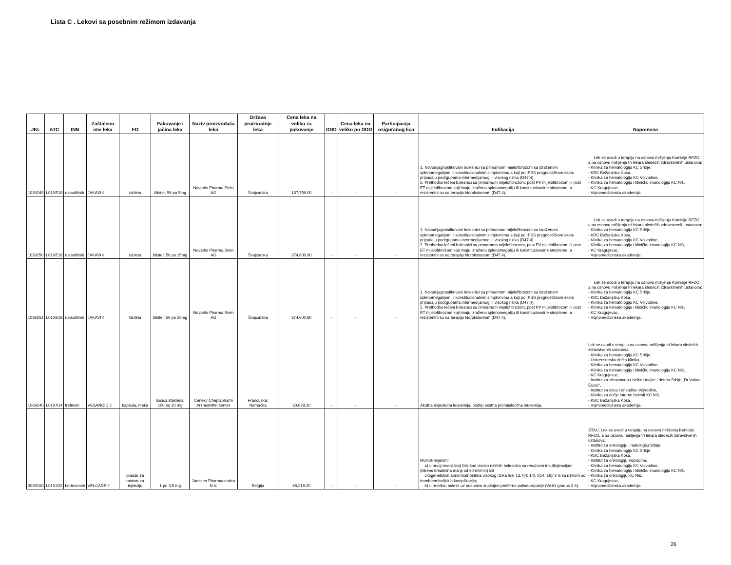Lista C . Lekovi sa posebnim režimom izdavanja
| JKL | ATC | INN | Zaštićeno ime leka | FO | Pakovanje i jačina leka | Naziv proizvođača leka | Država proizvodnje leka | Cena leka na veliko za pakovanje | DDD | Cena leka na veliko po DDD | Participacija osiguranog lica | Indikacija | Napomena |
| --- | --- | --- | --- | --- | --- | --- | --- | --- | --- | --- | --- | --- | --- |
| 1039249 | L01XE18 | ruksolitinib | JAKAVI ◊ | tableta | blister, 56 po 5mg | Novartis Pharma Stein AG | Švajcarska | 187,759.00 | - | - | - | 1. Novodijagnostikovani bolesnici sa primarnom mijelofibrozom sa izraženom splenomegalijom ili konstitucionalnim simptomima a koji po IPSS prognostičkom skoru pripadaju podrgupama intermedijarnog ili visokog rizika (D47.4). 2. Prethodno lečeni bolesnici sa primarnom mijelofibrozom, post PV mijelofibrozom ili post ET mijelofibrozom koji imaju izraženu splenomegaliju ili konstitucionalne simptome, a rezistentni su na terapiju hidroksiureom (D47.4). | Lek se uvodi u terapiju na osnovu mišljenja Komisije RFZO, a na osnovu mišljenja tri lekara sledećih zdravstvenih ustanova: - Klinika za hematologiju KC Srbije, - KBC Bežanijska Kosa, - Klinika za hematologiju KC Vojvodine, - Klinika za hematologiju i kliničku imunologiju KC Niš, - KC Kragujevac, - Vojnomedicinska akademija. |
| 1039250 | L01XE18 | ruksolitinib | JAKAVI ◊ | tableta | blister, 56 po 15mg | Novartis Pharma Stein AG | Švajcarska | 374,600.90 | - | - | - | 1. Novodijagnostikovani bolesnici sa primarnom mijelofibrozom sa izraženom splenomegalijom ili konstitucionalnim simptomima a koji po IPSS prognostičkom skoru pripadaju podrgupama intermedijarnog ili visokog rizika (D47.4). 2. Prethodno lečeni bolesnici sa primarnom mijelofibrozom, post PV mijelofibrozom ili post ET mijelofibrozom koji imaju izraženu splenomegaliju ili konstitucionalne simptome, a rezistentni su na terapiju hidroksiureom (D47.4). | Lek se uvodi u terapiju na osnovu mišljenja Komisije RFZO, a na osnovu mišljenja tri lekara sledećih zdravstvenih ustanova: - Klinika za hematologiju KC Srbije, - KBC Bežanijska Kosa, - Klinika za hematologiju KC Vojvodine, - Klinika za hematologiju i kliničku imunologiju KC Niš, - KC Kragujevac, - Vojnomedicinska akademija. |
| 1039251 | L01XE18 | ruksolitinib | JAKAVI ◊ | tableta | blister, 56 po 20mg | Novartis Pharma Stein AG | Švajcarska | 374,600.90 | - | - | - | 1. Novodijagnostikovani bolesnici sa primarnom mijelofibrozom sa izraženom splenomegalijom ili konstitucionalnim simptomima a koji po IPSS prognostičkom skoru pripadaju podrgupama intermedijarnog ili visokog rizika (D47.4). 2. Prethodno lečeni bolesnici sa primarnom mijelofibrozom, post PV mijelofibrozom ili post ET mijelofibrozom koji imaju izraženu splenomegaliju ili konstitucionalne simptome, a rezistentni su na terapiju hidroksiureom (D47.4). | Lek se uvodi u terapiju na osnovu mišljenja Komisije RFZO, a na osnovu mišljenja tri lekara sledećih zdravstvenih ustanova: - Klinika za hematologiju KC Srbije, - KBC Bežanijska Kosa, - Klinika za hematologiju KC Vojvodine, - Klinika za hematologiju i kliničku imunologiju KC Niš, - KC Kragujevac, - Vojnomedicinska akademija. |
| 1069140 | L01XX14 | tretinoin | VESANOID ◊ | kapsula, meka | bočica staklena, 100 po 10 mg | Cenexi; Cheplapharm Arzneimittel GmbH | Francuska; Nemačka | 30,678.10 | - | - | - | Akutna mijeolidna leukemija, podtip akutna promijelocitna leukemija. | Lek se uvodi u terapiju na osnovu mišljenja tri lekara sledećih zdravstvenih ustanova: - Klinika za hematologiju KC Srbije, - Univerzitetska dečja klinika, - Klinika za hematologiju KC Vojvodine, - Klinika za hematologiju i kliničku imunologiju KC Niš, - KC Kragujevac, - Institut za zdravstvenu zaštitu majke i deteta Srbije „Dr Vukan Čupić", - Institut za decu i omladinu Vojvodine, - Klinika za dečje interne bolesti KC Niš, - KBC Bežanijska Kosa, - Vojnomedicinska akademija. |
| 0039100 | L01XX32 | bortezomib | VELCADE ◊ | prašak za rastvor za injekciju | 1 po 3,5 mg | Janssen Pharmaceutica N.V. | Belgija | 68,219.20 | - | - | - | Multipli mijelom: a) u prvoj terapijskoj liniji kod visoko rizičnih bolesnika sa renalnom insuficijencijom (klirens kreatinina manji od 60 ml/min) i/ili citogenetskim abnormalnostima visokog rizika /del 13, t(4; 14), t(14; 16)/ i/ ili sa rizikom od tromboembolijskih komplikacija; b) u recidivu bolesti uz odsustvo značajne periferne polineuropatije (WHO gradus 2-4). | STAC; Lek se uvodi u terapiju na osnovu mišljenja Komisije RFZO, a na osnovu mišljenja tri lekara sledećih zdravstvenih ustanova: - Institut za onkologiju i radiologiju Srbije, - Klinika za hematologiju KC Srbije, - KBC Bežanijska Kosa, - Institut za onkologiju Vojvodine, - Klinika za hematologiju KC Vojvodine, - Klinika za hematologiju i kliničku imunologiju KC Niš, - Klinika za onkologiju KC Niš, - KC Kragujevac, - Vojnomedicinska akademija. |
26